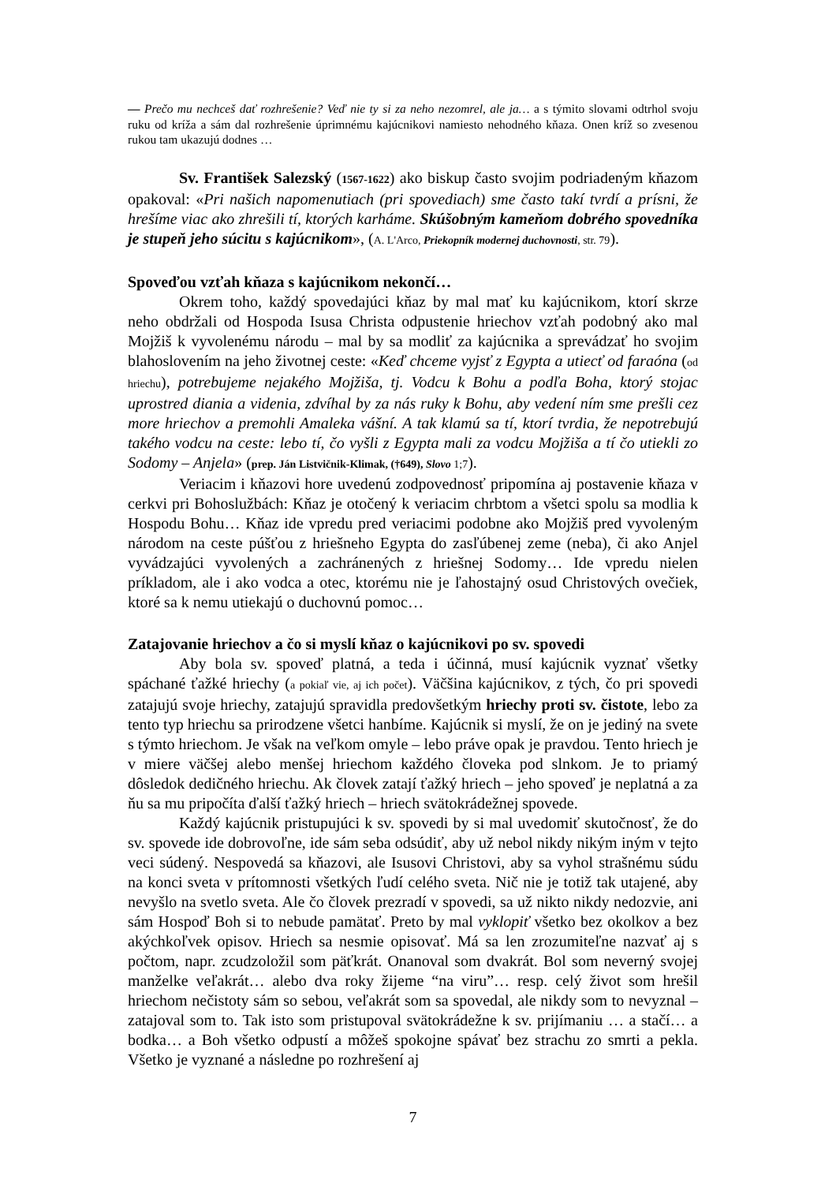— Prečo mu nechceš dať rozhrešenie? Veď nie ty si za neho nezomrel, ale ja… a s týmito slovami odtrhol svoju ruku od kríža a sám dal rozhrešenie úprimnému kajúcnikovi namiesto nehodného kňaza. Onen kríž so zvesenou rukou tam ukazujú dodnes …
Sv. František Salezský (1567-1622) ako biskup často svojim podriadeným kňazom opakoval: «Pri našich napomenutiach (pri spovediach) sme často takí tvrdí a prísni, že hrešíme viac ako zhrešili tí, ktorých karháme. Skúšobným kameňom dobrého spovedníka je stupeň jeho súcitu s kajúcnikom», (A. L'Arco, Priekopník modernej duchovnosti, str. 79).
Spoveďou vzťah kňaza s kajúcnikom nekončí…
Okrem toho, každý spovedajúci kňaz by mal mať ku kajúcnikom, ktorí skrze neho obdržali od Hospoda Isusa Christa odpustenie hriechov vzťah podobný ako mal Mojžiš k vyvolenému národu – mal by sa modliť za kajúcnika a sprevádzať ho svojim blahoslovením na jeho životnej ceste: «Keď chceme vyjsť z Egypta a utiecť od faraóna (od hriechu), potrebujeme nejakého Mojžiša, tj. Vodcu k Bohu a podľa Boha, ktorý stojac uprostred diania a videnia, zdvíhal by za nás ruky k Bohu, aby vedení ním sme prešli cez more hriechov a premohli Amaleka vášní. A tak klamú sa tí, ktorí tvrdia, že nepotrebujú takého vodcu na ceste: lebo tí, čo vyšli z Egypta mali za vodcu Mojžiša a tí čo utiekli zo Sodomy – Anjela» (prep. Ján Listvičnik-Klimak, (†649), Slovo 1;7).
Veriacim i kňazovi hore uvedenú zodpovednosť pripomína aj postavenie kňaza v cerkvi pri Bohoslužbách: Kňaz je otočený k veriacim chrbtom a všetci spolu sa modlia k Hospodu Bohu… Kňaz ide vpredu pred veriacimi podobne ako Mojžiš pred vyvoleným národom na ceste púšťou z hriešneho Egypta do zasľúbenej zeme (neba), či ako Anjel vyvádzajúci vyvolených a zachránených z hriešnej Sodomy… Ide vpredu nielen príkladom, ale i ako vodca a otec, ktorému nie je ľahostajný osud Christových ovečiek, ktoré sa k nemu utiekajú o duchovnú pomoc…
Zatajovanie hriechov a čo si myslí kňaz o kajúcnikovi po sv. spovedi
Aby bola sv. spoveď platná, a teda i účinná, musí kajúcnik vyznať všetky spáchané ťažké hriechy (a pokiaľ vie, aj ich počet). Väčšina kajúcnikov, z tých, čo pri spovedi zatajujú svoje hriechy, zatajujú spravidla predovšetkým hriechy proti sv. čistote, lebo za tento typ hriechu sa prirodzene všetci hanbíme. Kajúcnik si myslí, že on je jediný na svete s týmto hriechom. Je však na veľkom omyle – lebo práve opak je pravdou. Tento hriech je v miere väčšej alebo menšej hriechom každého človeka pod slnkom. Je to priamý dôsledok dedičného hriechu. Ak človek zatají ťažký hriech – jeho spoveď je neplatná a za ňu sa mu pripočíta ďalší ťažký hriech – hriech svätokrádežnej spovede.
Každý kajúcnik pristupujúci k sv. spovedi by si mal uvedomiť skutočnosť, že do sv. spovede ide dobrovoľne, ide sám seba odsúdiť, aby už nebol nikdy nikým iným v tejto veci súdený. Nespovedá sa kňazovi, ale Isusovi Christovi, aby sa vyhol strašnému súdu na konci sveta v prítomnosti všetkých ľudí celého sveta. Nič nie je totiž tak utajené, aby nevyšlo na svetlo sveta. Ale čo človek prezradí v spovedi, sa už nikto nikdy nedozvie, ani sám Hospoď Boh si to nebude pamätať. Preto by mal vyklopiť všetko bez okolkov a bez akýchkoľvek opisov. Hriech sa nesmie opisovať. Má sa len zrozumiteľne nazvať aj s počtom, napr. zcudzoložil som päťkrát. Onanoval som dvakrát. Bol som neverný svojej manželke veľakrát… alebo dva roky žijeme “na viru”… resp. celý život som hrešil hriechom nečistoty sám so sebou, veľakrát som sa spovedal, ale nikdy som to nevyznal – zatajoval som to. Tak isto som pristupoval svätokrádežne k sv. prijímaniu … a stačí… a bodka… a Boh všetko odpustí a môžeš spokojne spávať bez strachu zo smrti a pekla. Všetko je vyznané a následne po rozhrešení aj
7